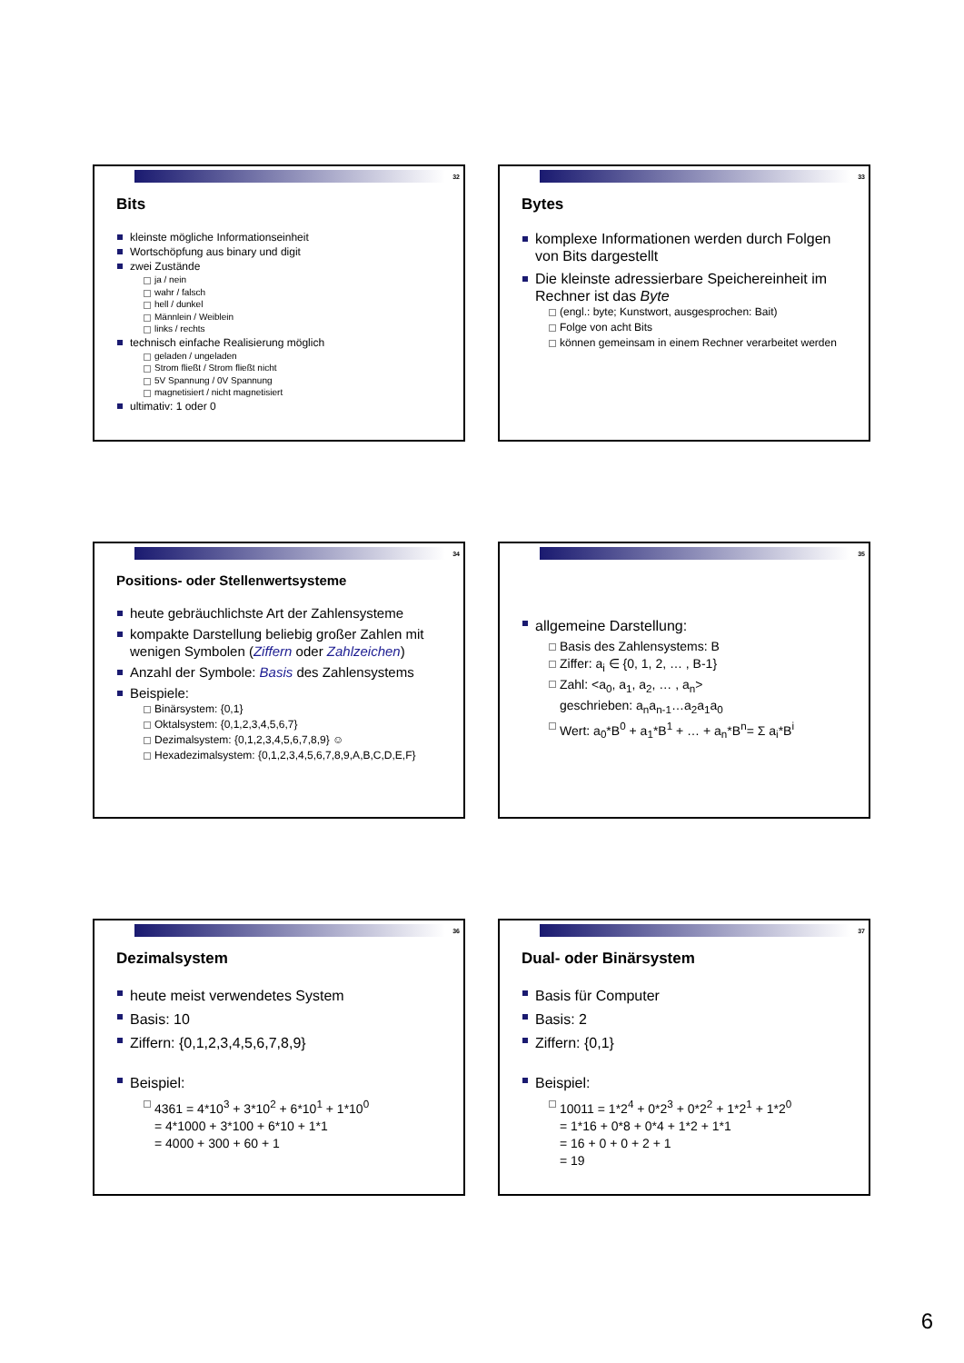32
Bits
kleinste mögliche Informationseinheit
Wortschöpfung aus binary und digit
zwei Zustände
ja / nein
wahr / falsch
hell / dunkel
Männlein / Weiblein
links / rechts
technisch einfache Realisierung möglich
geladen / ungeladen
Strom fließt / Strom fließt nicht
5V Spannung / 0V Spannung
magnetisiert / nicht magnetisiert
ultimativ: 1 oder 0
33
Bytes
komplexe Informationen werden durch Folgen von Bits dargestellt
Die kleinste adressierbare Speichereinheit im Rechner ist das Byte
(engl.: byte; Kunstwort, ausgesprochen: Bait)
Folge von acht Bits
können gemeinsam in einem Rechner verarbeitet werden
34
Positions- oder Stellenwertsysteme
heute gebräuchlichste Art der Zahlensysteme
kompakte Darstellung beliebig großer Zahlen mit wenigen Symbolen (Ziffern oder Zahlzeichen)
Anzahl der Symbole: Basis des Zahlensystems
Beispiele:
Binärsystem: {0,1}
Oktalsystem: {0,1,2,3,4,5,6,7}
Dezimalsystem: {0,1,2,3,4,5,6,7,8,9} ☺
Hexadezimalsystem: {0,1,2,3,4,5,6,7,8,9,A,B,C,D,E,F}
35
allgemeine Darstellung:
Basis des Zahlensystems: B
Ziffer: a<sub>i</sub> ∈ {0, 1, 2, … , B-1}
Zahl: <a<sub>0</sub>, a<sub>1</sub>, a<sub>2</sub>, … , a<sub>n</sub>>
geschrieben: a<sub>n</sub>a<sub>n-1</sub>…a<sub>2</sub>a<sub>1</sub>a<sub>0</sub>
Wert: a<sub>0</sub>*B<sup>0</sup> + a<sub>1</sub>*B<sup>1</sup> + … + a<sub>n</sub>*B<sup>n</sup>= Σ a<sub>i</sub>*B<sup>i</sup>
36
Dezimalsystem
heute meist verwendetes System
Basis: 10
Ziffern: {0,1,2,3,4,5,6,7,8,9}
Beispiel:
4361 = 4*10<sup>3</sup> + 3*10<sup>2</sup> + 6*10<sup>1</sup> + 1*10<sup>0</sup>
= 4*1000 + 3*100 + 6*10 + 1*1
= 4000 + 300 + 60 + 1
37
Dual- oder Binärsystem
Basis für Computer
Basis: 2
Ziffern: {0,1}
Beispiel:
10011 = 1*2<sup>4</sup> + 0*2<sup>3</sup> + 0*2<sup>2</sup> + 1*2<sup>1</sup> + 1*2<sup>0</sup>
= 1*16 + 0*8 + 0*4 + 1*2 + 1*1
= 16 + 0 + 0 + 2 + 1
= 19
6